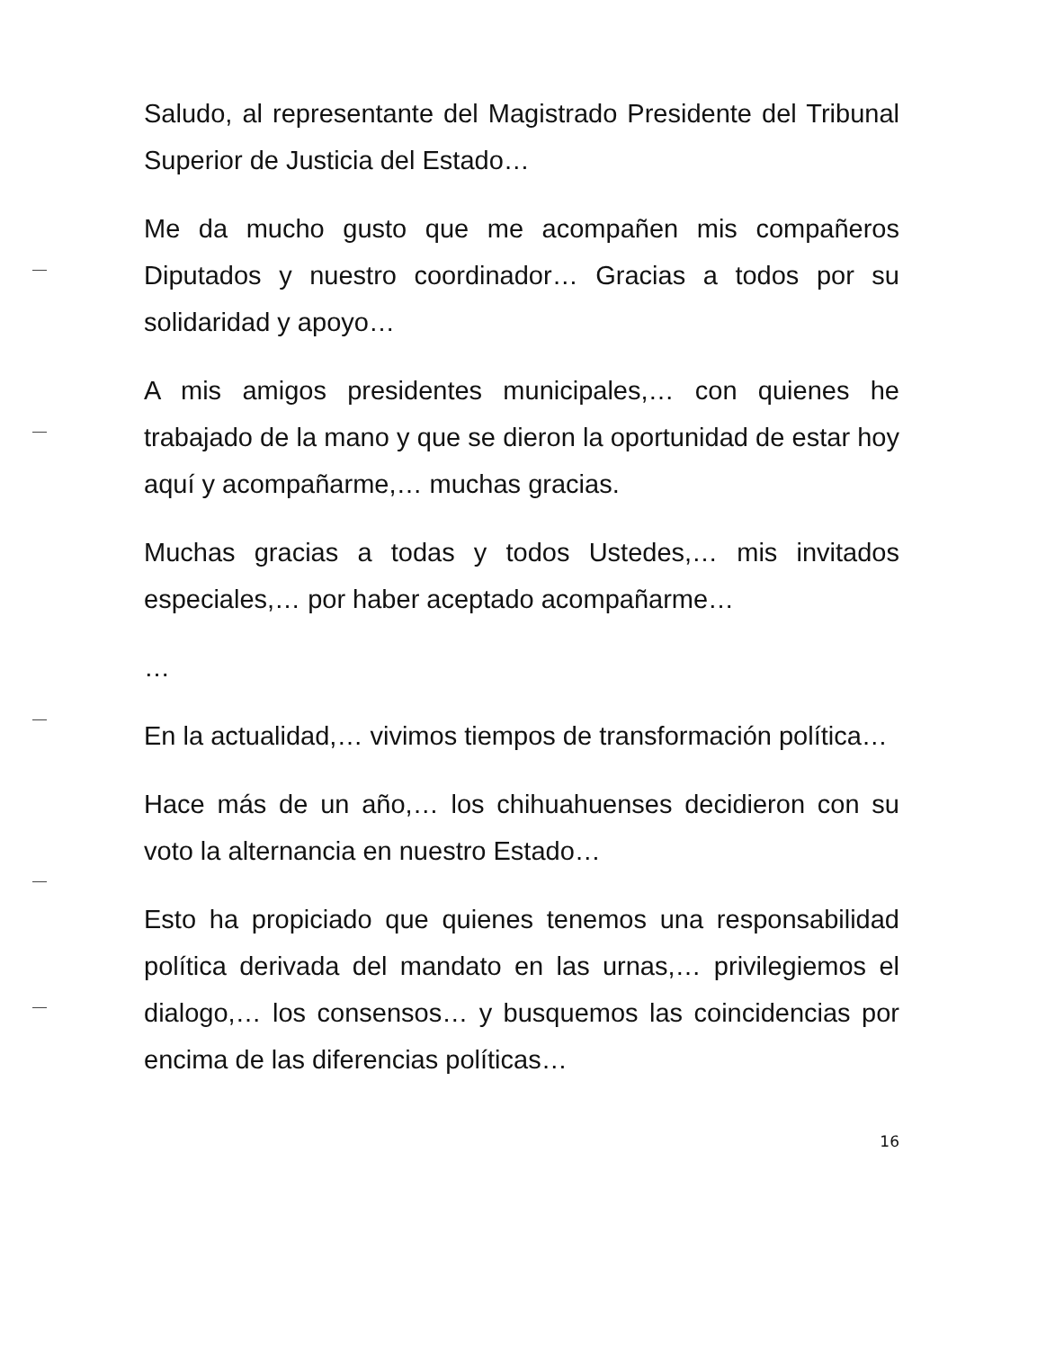Saludo, al representante del Magistrado Presidente del Tribunal Superior de Justicia del Estado…
Me da mucho gusto que me acompañen mis compañeros Diputados y nuestro coordinador… Gracias a todos por su solidaridad y apoyo…
A mis amigos presidentes municipales,… con quienes he trabajado de la mano y que se dieron la oportunidad de estar hoy aquí y acompañarme,… muchas gracias.
Muchas gracias a todas y todos Ustedes,… mis invitados especiales,… por haber aceptado acompañarme…
…
En la actualidad,… vivimos tiempos de transformación política…
Hace más de un año,… los chihuahuenses decidieron con su voto la alternancia en nuestro Estado…
Esto ha propiciado que quienes tenemos una responsabilidad política derivada del mandato en las urnas,… privilegiemos el dialogo,… los consensos… y busquemos las coincidencias por encima de las diferencias políticas…
16